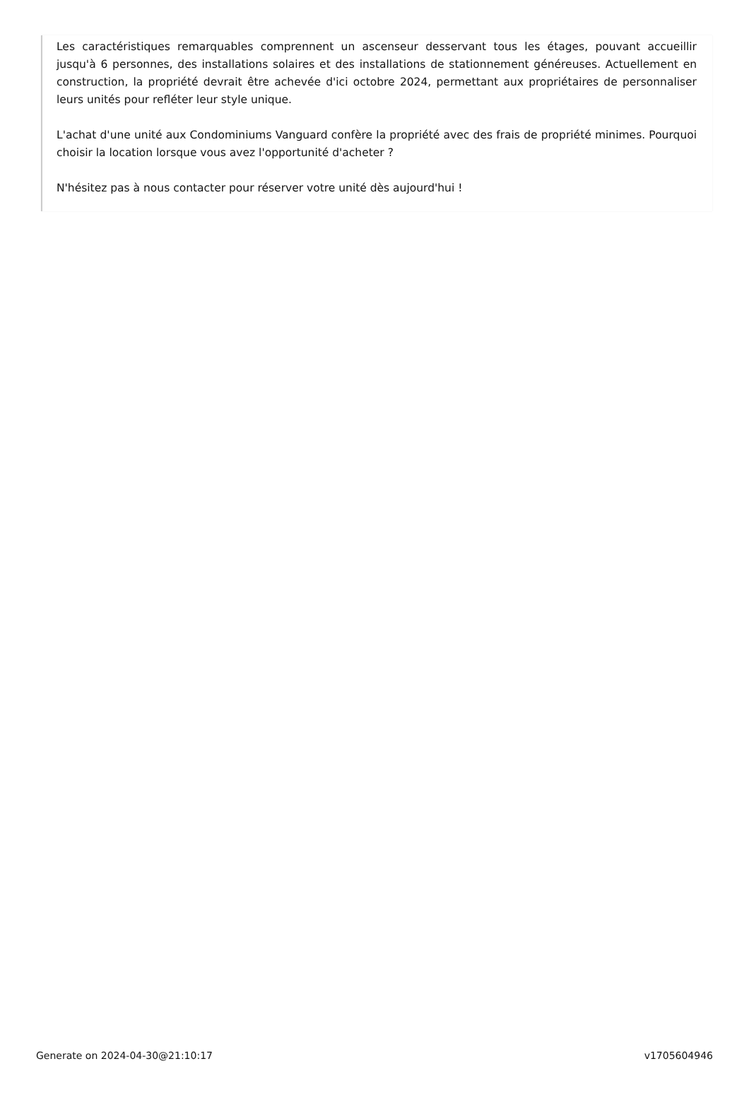Les caractéristiques remarquables comprennent un ascenseur desservant tous les étages, pouvant accueillir jusqu'à 6 personnes, des installations solaires et des installations de stationnement généreuses. Actuellement en construction, la propriété devrait être achevée d'ici octobre 2024, permettant aux propriétaires de personnaliser leurs unités pour refléter leur style unique.
L'achat d'une unité aux Condominiums Vanguard confère la propriété avec des frais de propriété minimes. Pourquoi choisir la location lorsque vous avez l'opportunité d'acheter ?
N'hésitez pas à nous contacter pour réserver votre unité dès aujourd'hui !
Generate on 2024-04-30@21:10:17 v1705604946